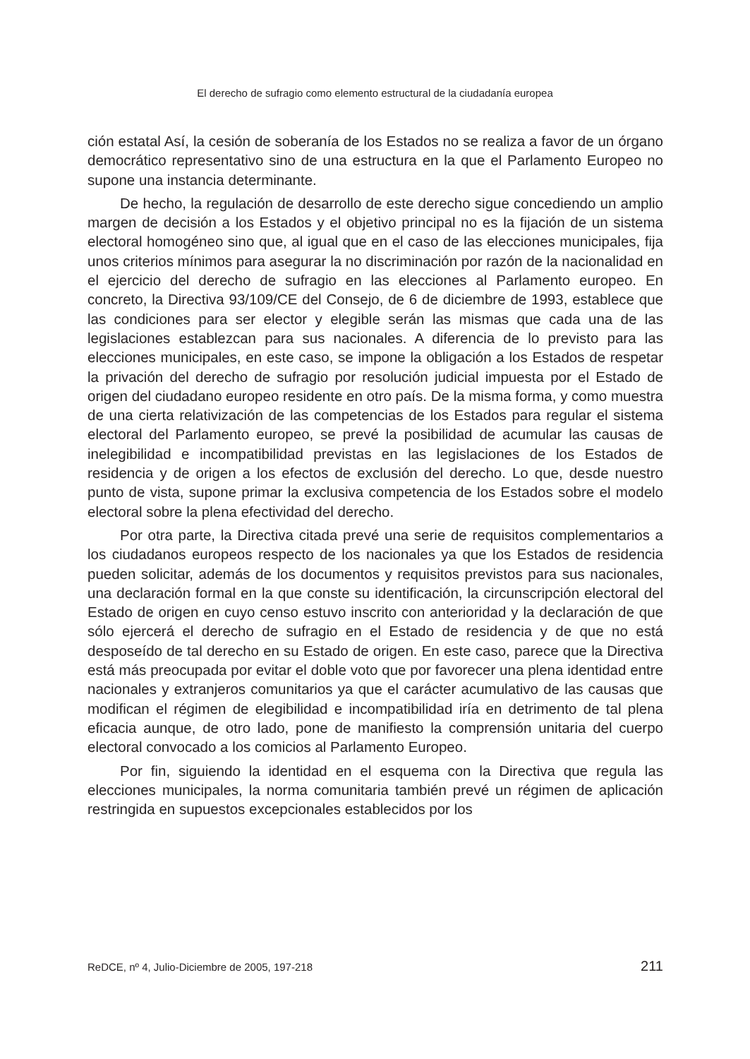El derecho de sufragio como elemento estructural de la ciudadanía europea
ción estatal Así, la cesión de soberanía de los Estados no se realiza a favor de un órgano democrático representativo sino de una estructura en la que el Parlamento Europeo no supone una instancia determinante.
De hecho, la regulación de desarrollo de este derecho sigue concediendo un amplio margen de decisión a los Estados y el objetivo principal no es la fijación de un sistema electoral homogéneo sino que, al igual que en el caso de las elecciones municipales, fija unos criterios mínimos para asegurar la no discriminación por razón de la nacionalidad en el ejercicio del derecho de sufragio en las elecciones al Parlamento europeo. En concreto, la Directiva 93/109/CE del Consejo, de 6 de diciembre de 1993, establece que las condiciones para ser elector y elegible serán las mismas que cada una de las legislaciones establezcan para sus nacionales. A diferencia de lo previsto para las elecciones municipales, en este caso, se impone la obligación a los Estados de respetar la privación del derecho de sufragio por resolución judicial impuesta por el Estado de origen del ciudadano europeo residente en otro país. De la misma forma, y como muestra de una cierta relativización de las competencias de los Estados para regular el sistema electoral del Parlamento europeo, se prevé la posibilidad de acumular las causas de inelegibilidad e incompatibilidad previstas en las legislaciones de los Estados de residencia y de origen a los efectos de exclusión del derecho. Lo que, desde nuestro punto de vista, supone primar la exclusiva competencia de los Estados sobre el modelo electoral sobre la plena efectividad del derecho.
Por otra parte, la Directiva citada prevé una serie de requisitos complementarios a los ciudadanos europeos respecto de los nacionales ya que los Estados de residencia pueden solicitar, además de los documentos y requisitos previstos para sus nacionales, una declaración formal en la que conste su identificación, la circunscripción electoral del Estado de origen en cuyo censo estuvo inscrito con anterioridad y la declaración de que sólo ejercerá el derecho de sufragio en el Estado de residencia y de que no está desposeído de tal derecho en su Estado de origen. En este caso, parece que la Directiva está más preocupada por evitar el doble voto que por favorecer una plena identidad entre nacionales y extranjeros comunitarios ya que el carácter acumulativo de las causas que modifican el régimen de elegibilidad e incompatibilidad iría en detrimento de tal plena eficacia aunque, de otro lado, pone de manifiesto la comprensión unitaria del cuerpo electoral convocado a los comicios al Parlamento Europeo.
Por fin, siguiendo la identidad en el esquema con la Directiva que regula las elecciones municipales, la norma comunitaria también prevé un régimen de aplicación restringida en supuestos excepcionales establecidos por los
ReDCE, nº 4, Julio-Diciembre de 2005, 197-218 211